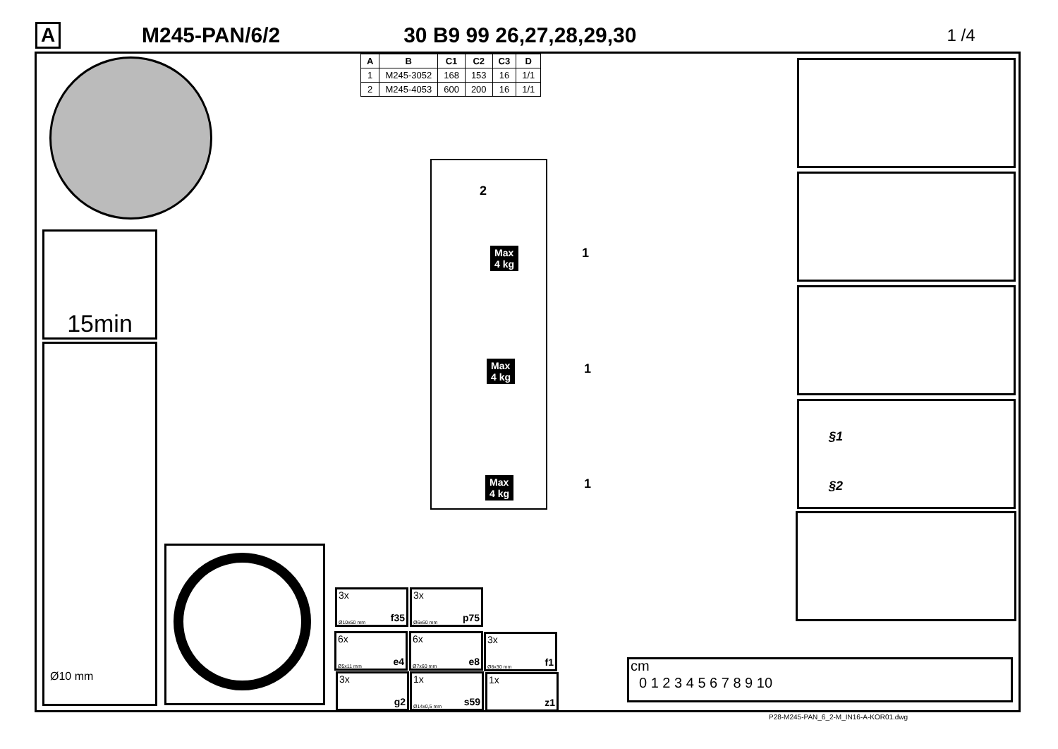A M245-PAN/6/2 30 B9 99 26,27,28,29,30
1 /4
| A | B | C1 | C2 | C3 | D |
| --- | --- | --- | --- | --- | --- |
| 1 | M245-3052 | 168 | 153 | 16 | 1/1 |
| 2 | M245-4053 | 600 | 200 | 16 | 1/1 |
15min
Ø10 mm
2
Max
4 kg
1
Max
4 kg
1
Max
4 kg
1
§1
§2
3x
Ø10x50 mm f35
3x
Ø6x60 mm p75
6x
Ø5x11 mm e4
6x
Ø7x60 mm e8
3x
Ø8x30 mm f1
3x
g2
1x
Ø14x0,5 mm s59
1x
z1
cm
0 1 2 3 4 5 6 7 8 9 10
P28-M245-PAN_6_2-M_IN16-A-KOR01.dwg